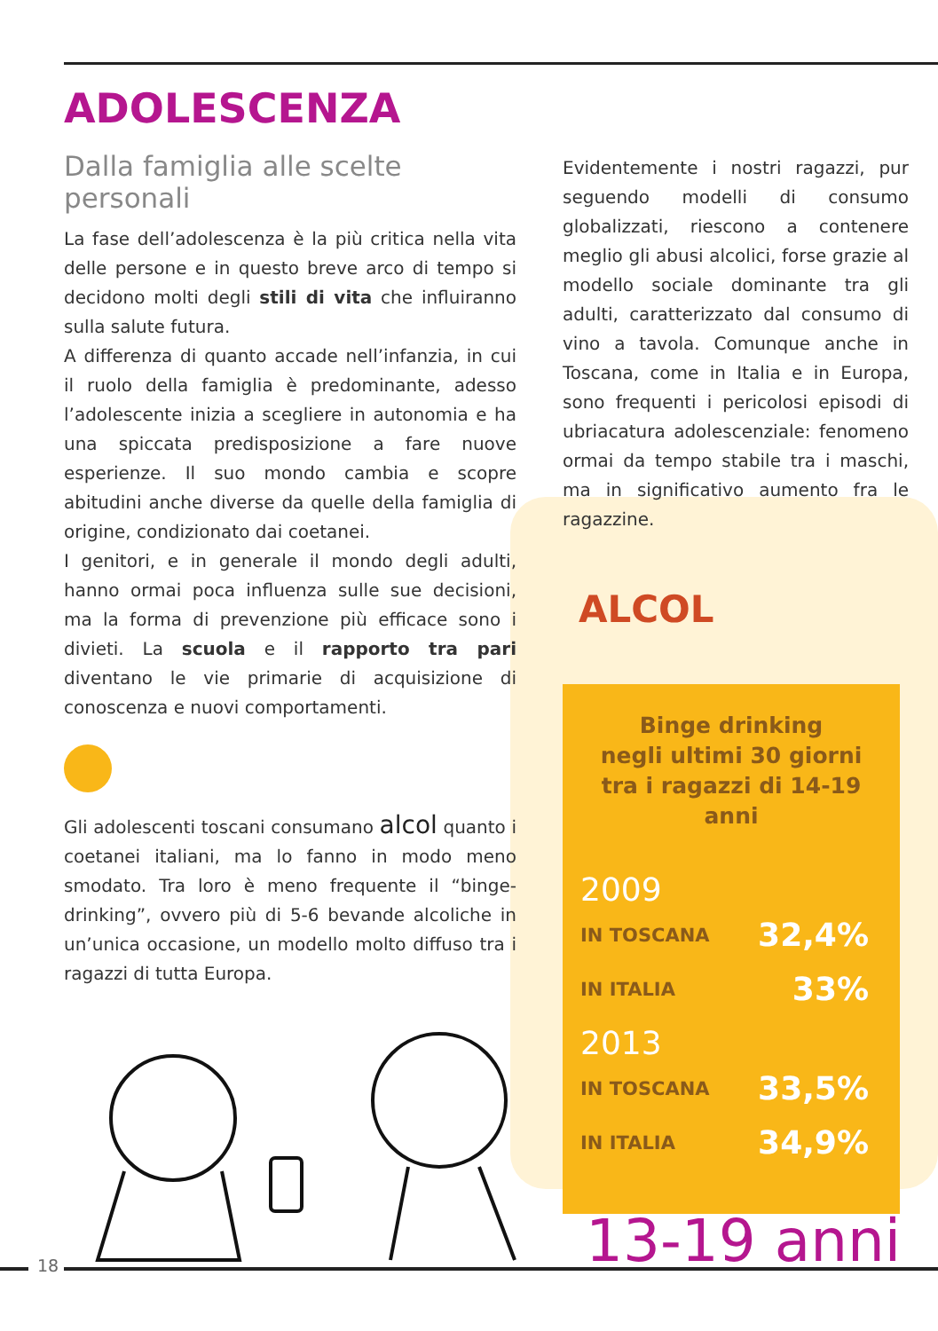ADOLESCENZA
Dalla famiglia alle scelte personali
La fase dell’adolescenza è la più critica nella vita delle persone e in questo breve arco di tempo si decidono molti degli stili di vita che influiranno sulla salute futura.
A differenza di quanto accade nell’infanzia, in cui il ruolo della famiglia è predominante, adesso l’adolescente inizia a scegliere in autonomia e ha una spiccata predisposizione a fare nuove esperienze. Il suo mondo cambia e scopre abitudini anche diverse da quelle della famiglia di origine, condizionato dai coetanei.
I genitori, e in generale il mondo degli adulti, hanno ormai poca influenza sulle sue decisioni, ma la forma di prevenzione più efficace sono i divieti. La scuola e il rapporto tra pari diventano le vie primarie di acquisizione di conoscenza e nuovi comportamenti.
Gli adolescenti toscani consumano alcol quanto i coetanei italiani, ma lo fanno in modo meno smodato. Tra loro è meno frequente il “binge-drinking”, ovvero più di 5-6 bevande alcoliche in un’unica occasione, un modello molto diffuso tra i ragazzi di tutta Europa.
Evidentemente i nostri ragazzi, pur seguendo modelli di consumo globalizzati, riescono a contenere meglio gli abusi alcolici, forse grazie al modello sociale dominante tra gli adulti, caratterizzato dal consumo di vino a tavola. Comunque anche in Toscana, come in Italia e in Europa, sono frequenti i pericolosi episodi di ubriacatura adolescenziale: fenomeno ormai da tempo stabile tra i maschi, ma in significativo aumento fra le ragazzine.
ALCOL
Binge drinking
negli ultimi 30 giorni
tra i ragazzi di 14-19 anni
2009
IN TOSCANA 32,4%
IN ITALIA 33%
2013
IN TOSCANA 33,5%
IN ITALIA 34,9%
13-19 anni
18